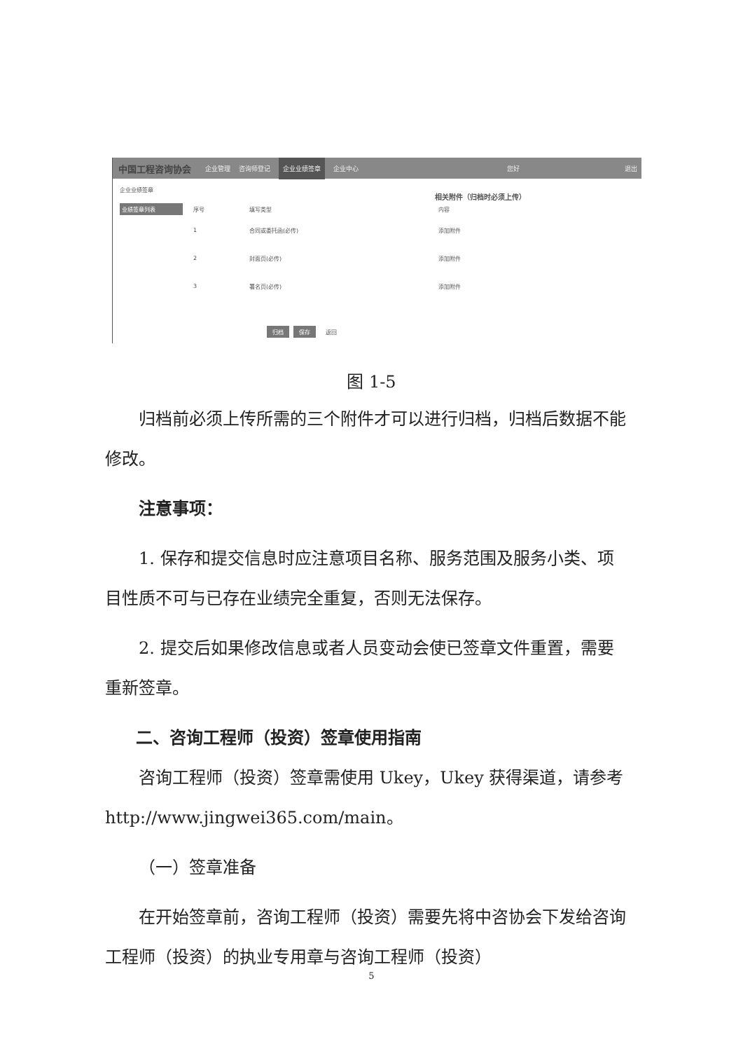中国工程咨询协会 企业管理 咨询师登记 企业业绩签章 企业中心 您好 退出
企业业绩签章
业绩签章列表
相关附件（归档时必须上传）
序号 填写类型 内容
1 合同或委托函(必传) 添加附件
2 封面页(必传) 添加附件
3 署名页(必传) 添加附件
归档 保存 返回
图 1-5
归档前必须上传所需的三个附件才可以进行归档，归档后数据不能修改。
注意事项：
1. 保存和提交信息时应注意项目名称、服务范围及服务小类、项目性质不可与已存在业绩完全重复，否则无法保存。
2. 提交后如果修改信息或者人员变动会使已签章文件重置，需要重新签章。
二、咨询工程师（投资）签章使用指南
咨询工程师（投资）签章需使用 Ukey，Ukey 获得渠道，请参考 http://www.jingwei365.com/main。
（一）签章准备
在开始签章前，咨询工程师（投资）需要先将中咨协会下发给咨询工程师（投资）的执业专用章与咨询工程师（投资）
5